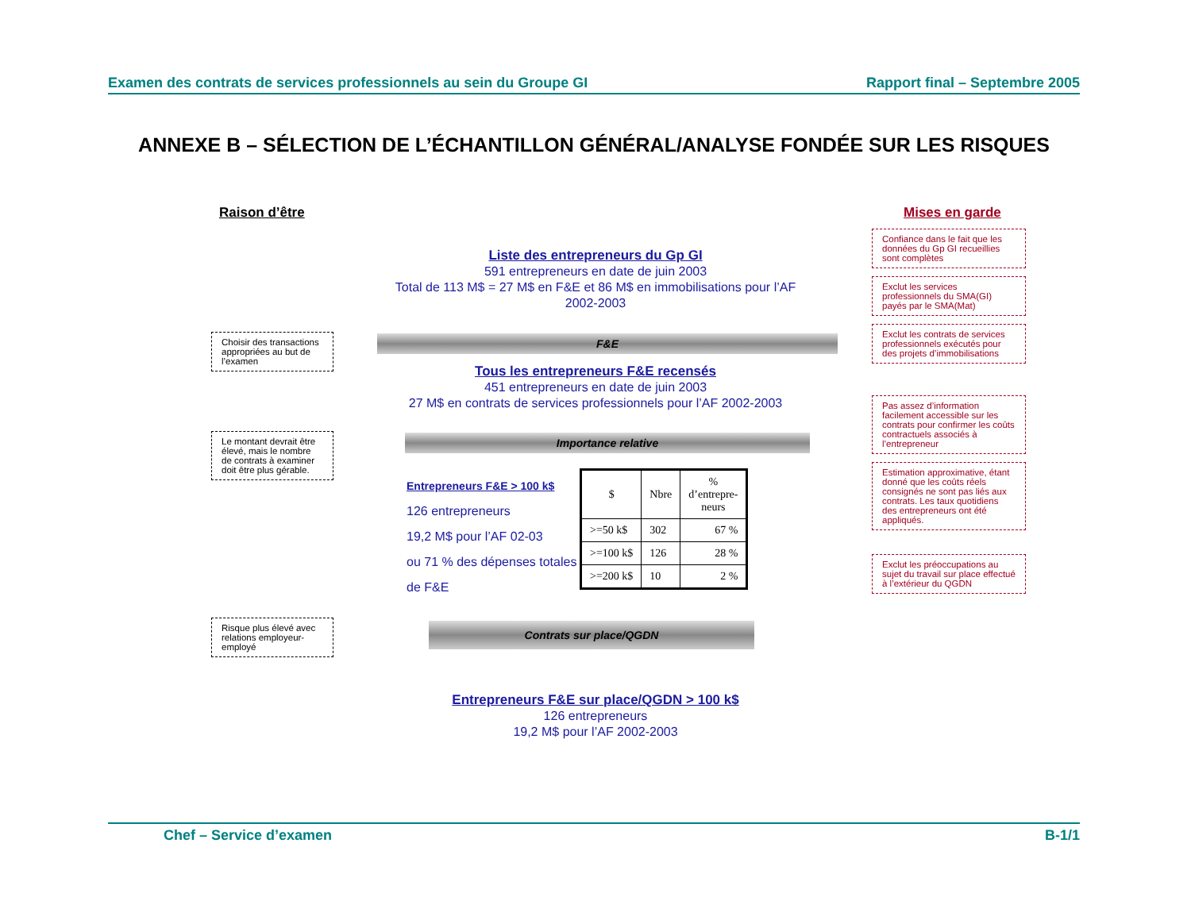Examen des contrats de services professionnels au sein du Groupe GI Rapport final – Septembre 2005
ANNEXE B – SÉLECTION DE L’ÉCHANTILLON GÉNÉRAL/ANALYSE FONDÉE SUR LES RISQUES
Raison d’être
Choisir des transactions appropriées au but de l’examen
Le montant devrait être élevé, mais le nombre de contrats à examiner doit être plus gérable.
Risque plus élevé avec relations employeur-employé
Mises en garde
Confiance dans le fait que les données du Gp GI recueillies sont complètes
Exclut les services professionnels du SMA(GI) payés par le SMA(Mat)
Exclut les contrats de services professionnels exécutés pour des projets d’immobilisations
Pas assez d’information facilement accessible sur les contrats pour confirmer les coûts contractuels associés à l’entrepreneur
Estimation approximative, étant donné que les coûts réels consignés ne sont pas liés aux contrats. Les taux quotidiens des entrepreneurs ont été appliqués.
Exclut les préoccupations au sujet du travail sur place effectué à l’extérieur du QGDN
Liste des entrepreneurs du Gp GI
591 entrepreneurs en date de juin 2003
Total de 113 M$ = 27 M$ en F&E et 86 M$ en immobilisations pour l’AF 2002-2003
F&E
Tous les entrepreneurs F&E recensés
451 entrepreneurs en date de juin 2003
27 M$ en contrats de services professionnels pour l’AF 2002-2003
Importance relative
Entrepreneurs F&E > 100 k$
126 entrepreneurs
19,2 M$ pour l’AF 02-03
ou 71 % des dépenses totales de F&E
| $ | Nbre | % d’entrepre- neurs |
| --- | --- | --- |
| >=50 k$ | 302 | 67 % |
| >=100 k$ | 126 | 28 % |
| >=200 k$ | 10 | 2 % |
Contrats sur place/QGDN
Entrepreneurs F&E sur place/QGDN > 100 k$
126 entrepreneurs
19,2 M$ pour l’AF 2002-2003
Chef – Service d’examen B-1/1